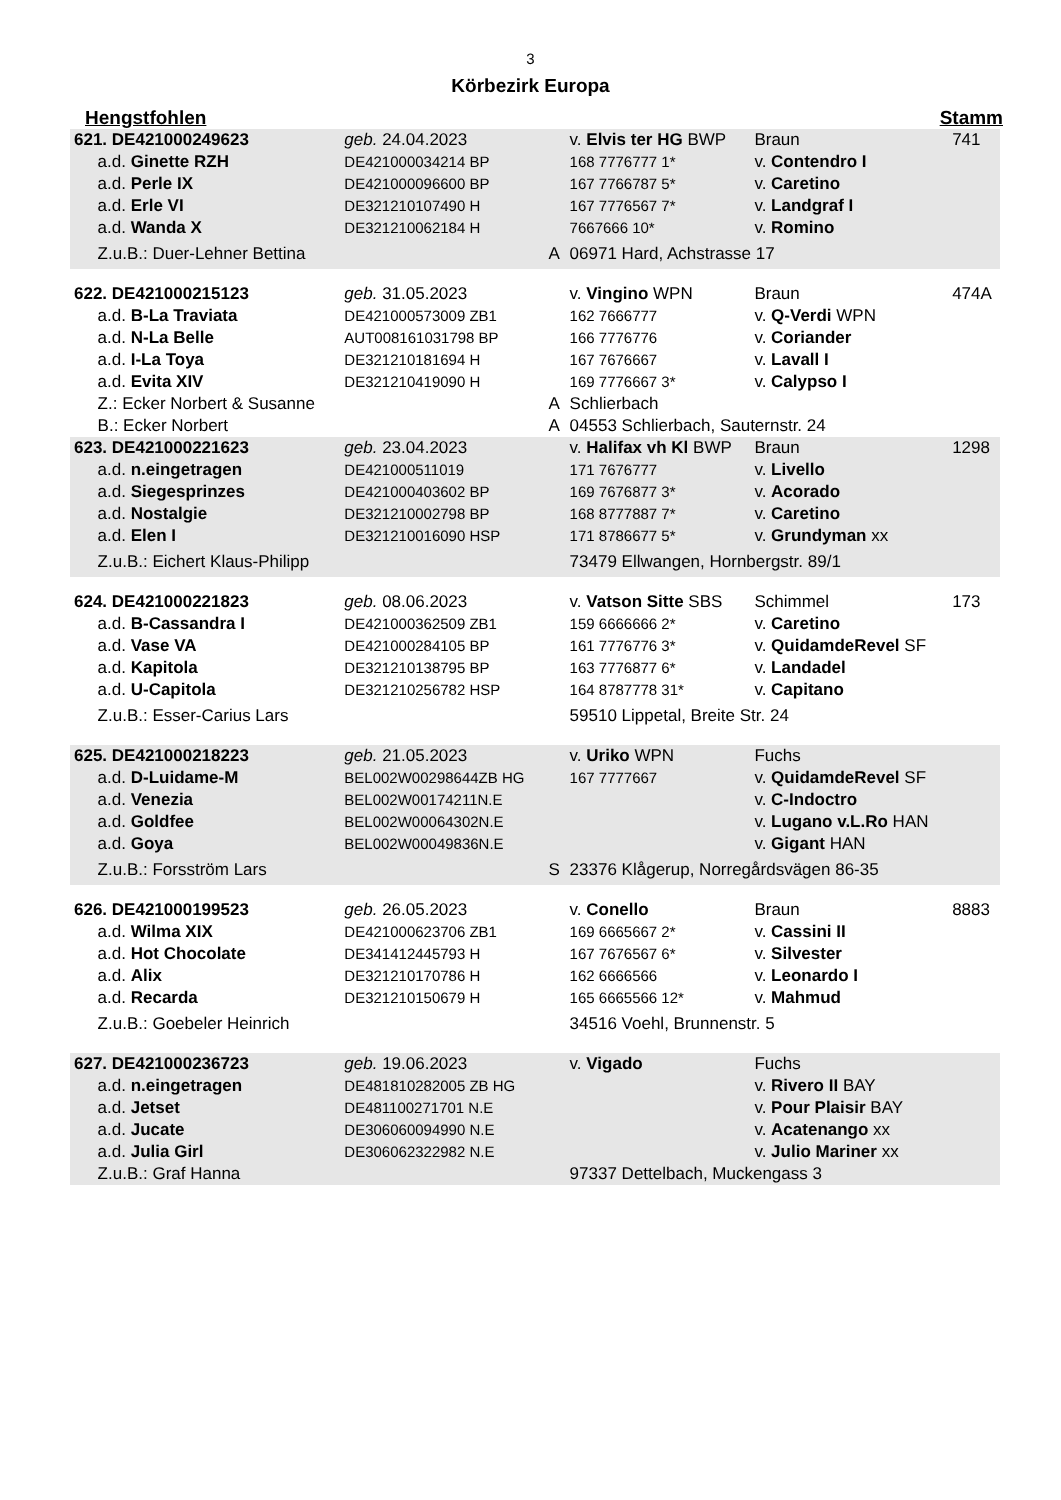3
Körbezirk Europa
Hengstfohlen Stamm
| 621. DE421000249623 | geb. 24.04.2023 | | v. Elvis ter HG BWP | Braun | 741 |
| a.d. Ginette RZH | DE421000034214 BP | | 168 7776777 1* | v. Contendro I | |
| a.d. Perle IX | DE421000096600 BP | | 167 7766787 5* | v. Caretino | |
| a.d. Erle VI | DE321210107490 H | | 167 7776567 7* | v. Landgraf I | |
| a.d. Wanda X | DE321210062184 H | | 7667666 10* | v. Romino | |
| Z.u.B.: Duer-Lehner Bettina | | A | 06971 Hard, Achstrasse 17 | | |
| 622. DE421000215123 | geb. 31.05.2023 | | v. Vingino WPN | Braun | 474A |
| a.d. B-La Traviata | DE421000573009 ZB1 | | 162 7666777 | v. Q-Verdi WPN | |
| a.d. N-La Belle | AUT008161031798 BP | | 166 7776776 | v. Coriander | |
| a.d. I-La Toya | DE321210181694 H | | 167 7676667 | v. Lavall I | |
| a.d. Evita XIV | DE321210419090 H | | 169 7776667 3* | v. Calypso I | |
| Z.: Ecker Norbert & Susanne | | A | Schlierbach | | |
| B.: Ecker Norbert | | A | 04553 Schlierbach, Sauternstr. 24 | | |
| 623. DE421000221623 | geb. 23.04.2023 | | v. Halifax vh Kl BWP | Braun | 1298 |
| a.d. n.eingetragen | DE421000511019 | | 171 7676777 | v. Livello | |
| a.d. Siegesprinzes | DE421000403602 BP | | 169 7676877 3* | v. Acorado | |
| a.d. Nostalgie | DE321210002798 BP | | 168 8777887 7* | v. Caretino | |
| a.d. Elen I | DE321210016090 HSP | | 171 8786677 5* | v. Grundyman xx | |
| Z.u.B.: Eichert Klaus-Philipp | | | 73479 Ellwangen, Hornbergstr. 89/1 | | |
| 624. DE421000221823 | geb. 08.06.2023 | | v. Vatson Sitte SBS | Schimmel | 173 |
| a.d. B-Cassandra I | DE421000362509 ZB1 | | 159 6666666 2* | v. Caretino | |
| a.d. Vase VA | DE421000284105 BP | | 161 7776776 3* | v. QuidamdeRevel SF | |
| a.d. Kapitola | DE321210138795 BP | | 163 7776877 6* | v. Landadel | |
| a.d. U-Capitola | DE321210256782 HSP | | 164 8787778 31* | v. Capitano | |
| Z.u.B.: Esser-Carius Lars | | | 59510 Lippetal, Breite Str. 24 | | |
| 625. DE421000218223 | geb. 21.05.2023 | | v. Uriko WPN | Fuchs | |
| a.d. D-Luidame-M | BEL002W00298644ZB HG | | 167 7777667 | v. QuidamdeRevel SF | |
| a.d. Venezia | BEL002W00174211N.E | | | v. C-Indoctro | |
| a.d. Goldfee | BEL002W00064302N.E | | | v. Lugano v.L.Ro HAN | |
| a.d. Goya | BEL002W00049836N.E | | | v. Gigant HAN | |
| Z.u.B.: Forsström Lars | | S | 23376 Klågerup, Norregårdsvägen 86-35 | | |
| 626. DE421000199523 | geb. 26.05.2023 | | v. Conello | Braun | 8883 |
| a.d. Wilma XIX | DE421000623706 ZB1 | | 169 6665667 2* | v. Cassini II | |
| a.d. Hot Chocolate | DE341412445793 H | | 167 7676567 6* | v. Silvester | |
| a.d. Alix | DE321210170786 H | | 162 6666566 | v. Leonardo I | |
| a.d. Recarda | DE321210150679 H | | 165 6665566 12* | v. Mahmud | |
| Z.u.B.: Goebeler Heinrich | | | 34516 Voehl, Brunnenstr. 5 | | |
| 627. DE421000236723 | geb. 19.06.2023 | | v. Vigado | Fuchs | |
| a.d. n.eingetragen | DE481810282005 ZB HG | | | v. Rivero II BAY | |
| a.d. Jetset | DE481100271701 N.E | | | v. Pour Plaisir BAY | |
| a.d. Jucate | DE306060094990 N.E | | | v. Acatenango xx | |
| a.d. Julia Girl | DE306062322982 N.E | | | v. Julio Mariner xx | |
| Z.u.B.: Graf Hanna | | | 97337 Dettelbach, Muckengass 3 | | |